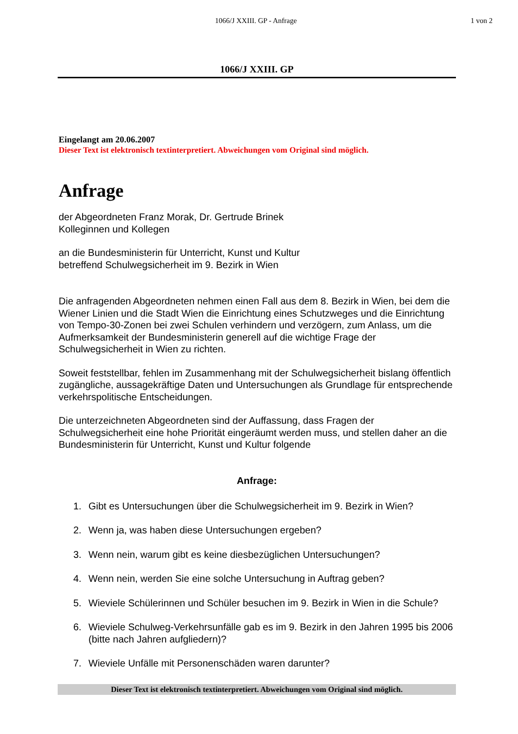1066/J XXIII. GP - Anfrage 1 von 2
1066/J XXIII. GP
Eingelangt am 20.06.2007
Dieser Text ist elektronisch textinterpretiert. Abweichungen vom Original sind möglich.
Anfrage
der Abgeordneten Franz Morak, Dr. Gertrude Brinek
Kolleginnen und Kollegen
an die Bundesministerin für Unterricht, Kunst und Kultur
betreffend Schulwegsicherheit im 9. Bezirk in Wien
Die anfragenden Abgeordneten nehmen einen Fall aus dem 8. Bezirk in Wien, bei dem die Wiener Linien und die Stadt Wien die Einrichtung eines Schutzweges und die Einrichtung von Tempo-30-Zonen bei zwei Schulen verhindern und verzögern, zum Anlass, um die Aufmerksamkeit der Bundesministerin generell auf die wichtige Frage der Schulwegsicherheit in Wien zu richten.
Soweit feststellbar, fehlen im Zusammenhang mit der Schulwegsicherheit bislang öffentlich zugängliche, aussagekräftige Daten und Untersuchungen als Grundlage für entsprechende verkehrspolitische Entscheidungen.
Die unterzeichneten Abgeordneten sind der Auffassung, dass Fragen der Schulwegsicherheit eine hohe Priorität eingeräumt werden muss, und stellen daher an die Bundesministerin für Unterricht, Kunst und Kultur folgende
Anfrage:
1. Gibt es Untersuchungen über die Schulwegsicherheit im 9. Bezirk in Wien?
2. Wenn ja, was haben diese Untersuchungen ergeben?
3. Wenn nein, warum gibt es keine diesbezüglichen Untersuchungen?
4. Wenn nein, werden Sie eine solche Untersuchung in Auftrag geben?
5. Wieviele Schülerinnen und Schüler besuchen im 9. Bezirk in Wien in die Schule?
6. Wieviele Schulweg-Verkehrsunfälle gab es im 9. Bezirk in den Jahren 1995 bis 2006 (bitte nach Jahren aufgliedern)?
7. Wieviele Unfälle mit Personenschäden waren darunter?
Dieser Text ist elektronisch textinterpretiert. Abweichungen vom Original sind möglich.